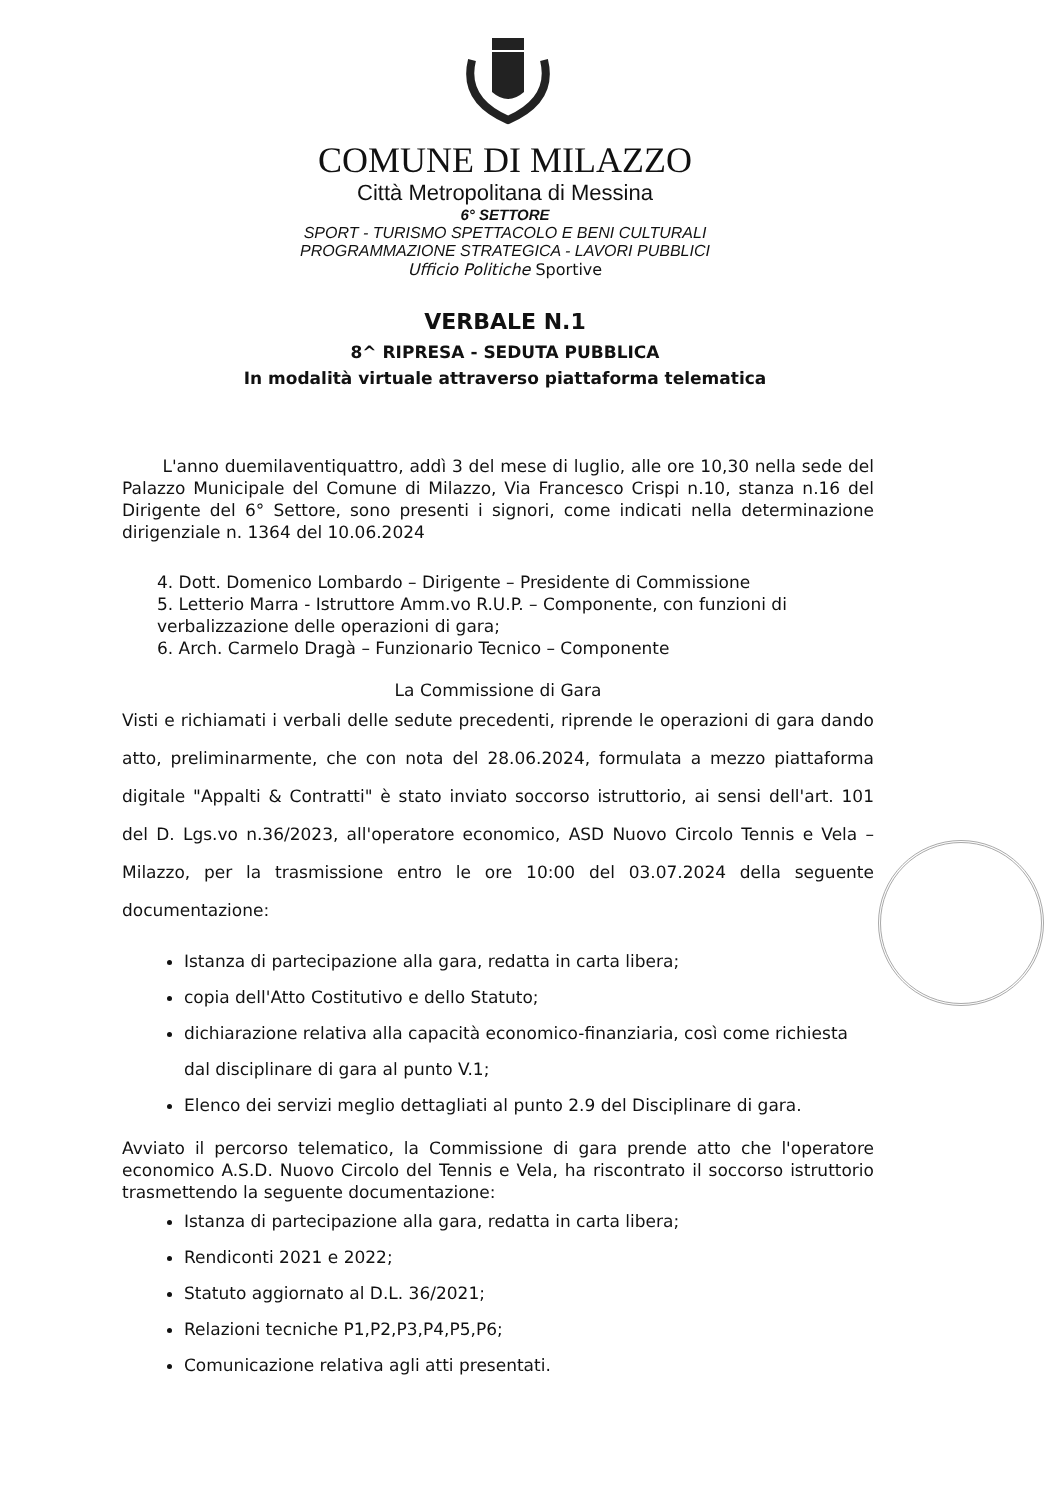COMUNE DI MILAZZO
Città Metropolitana di Messina
6° SETTORE
SPORT - TURISMO SPETTACOLO E BENI CULTURALI
PROGRAMMAZIONE STRATEGICA - LAVORI PUBBLICI
Ufficio Politiche Sportive
VERBALE N.1
8^ RIPRESA - SEDUTA PUBBLICA
In modalità virtuale attraverso piattaforma telematica
L'anno duemilaventiquattro, addì 3 del mese di luglio, alle ore 10,30 nella sede del Palazzo Municipale del Comune di Milazzo, Via Francesco Crispi n.10, stanza n.16 del Dirigente del 6° Settore, sono presenti i signori, come indicati nella determinazione dirigenziale n. 1364 del 10.06.2024
4. Dott. Domenico Lombardo – Dirigente – Presidente di Commissione
5. Letterio Marra - Istruttore Amm.vo R.U.P. – Componente, con funzioni di verbalizzazione delle operazioni di gara;
6. Arch. Carmelo Dragà – Funzionario Tecnico – Componente
La Commissione di Gara
Visti e richiamati i verbali delle sedute precedenti, riprende le operazioni di gara dando atto, preliminarmente, che con nota del 28.06.2024, formulata a mezzo piattaforma digitale "Appalti & Contratti" è stato inviato soccorso istruttorio, ai sensi dell'art. 101 del D. Lgs.vo n.36/2023, all'operatore economico, ASD Nuovo Circolo Tennis e Vela – Milazzo, per la trasmissione entro le ore 10:00 del 03.07.2024 della seguente documentazione:
Istanza di partecipazione alla gara, redatta in carta libera;
copia dell'Atto Costitutivo e dello Statuto;
dichiarazione relativa alla capacità economico-finanziaria, così come richiesta dal disciplinare di gara al punto V.1;
Elenco dei servizi meglio dettagliati al punto 2.9 del Disciplinare di gara.
Avviato il percorso telematico, la Commissione di gara prende atto che l'operatore economico A.S.D. Nuovo Circolo del Tennis e Vela, ha riscontrato il soccorso istruttorio trasmettendo la seguente documentazione:
Istanza di partecipazione alla gara, redatta in carta libera;
Rendiconti 2021 e 2022;
Statuto aggiornato al D.L. 36/2021;
Relazioni tecniche P1,P2,P3,P4,P5,P6;
Comunicazione relativa agli atti presentati.